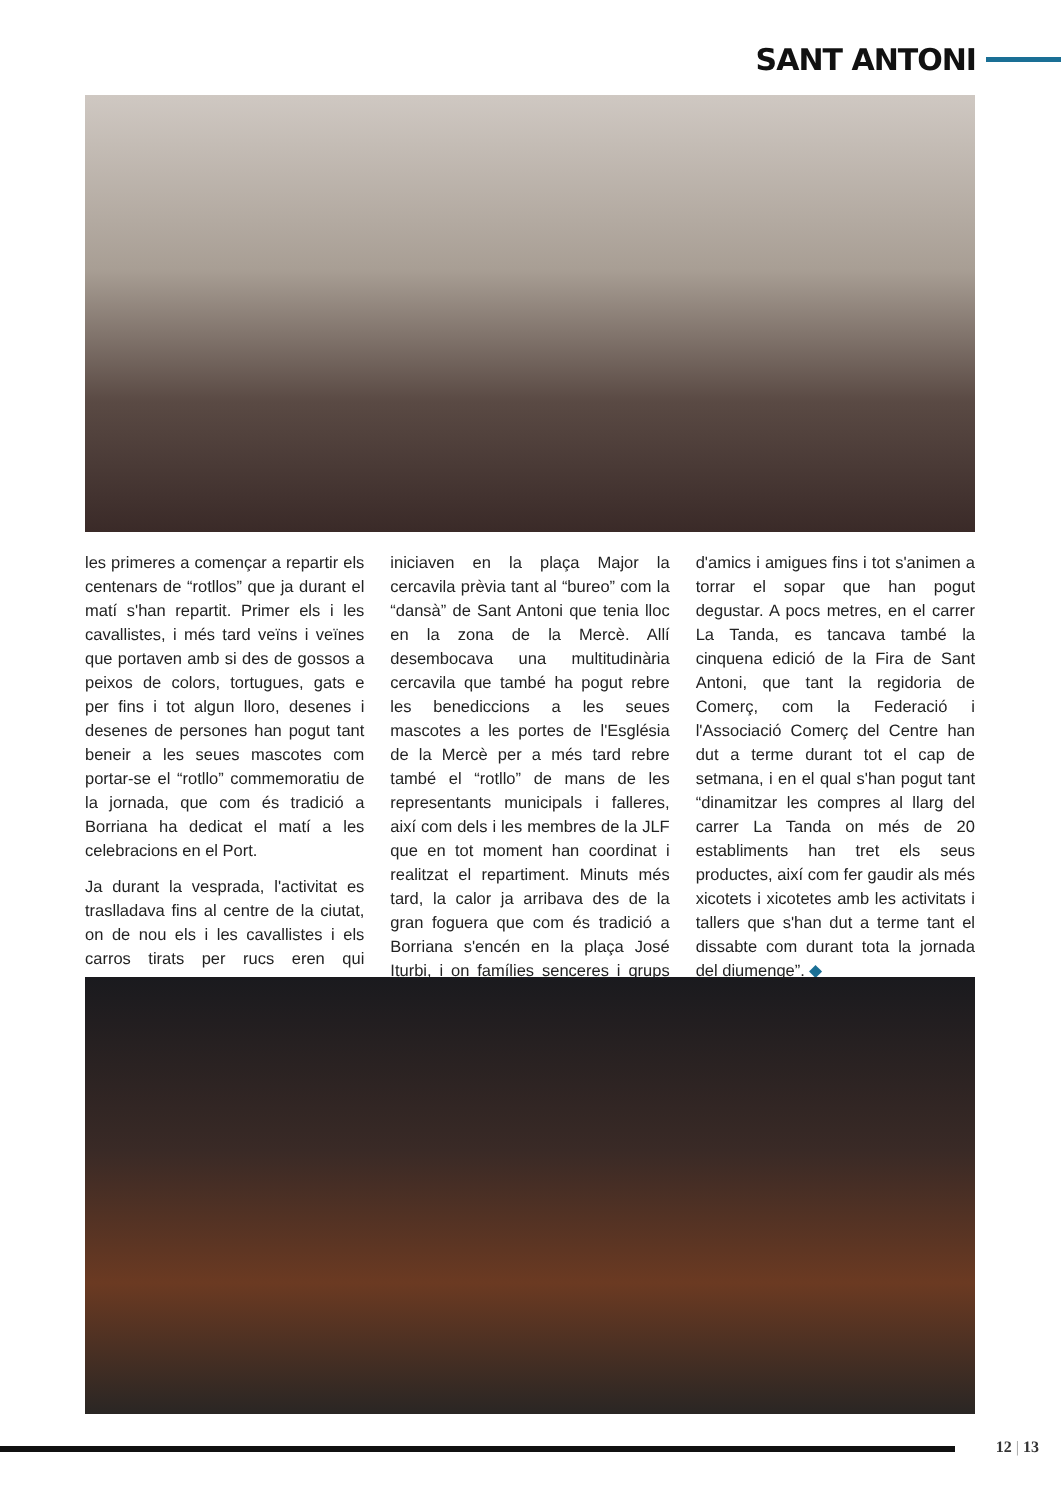SANT ANTONI
les primeres a començar a repartir els centenars de “rotllos” que ja durant el matí s'han repartit. Primer els i les cavallistes, i més tard veïns i veïnes que portaven amb si des de gossos a peixos de colors, tortugues, gats e per fins i tot algun lloro, desenes i desenes de persones han pogut tant beneir a les seues mascotes com portar-se el “rotllo” commemoratiu de la jornada, que com és tradició a Borriana ha dedicat el matí a les celebracions en el Port.
Ja durant la vesprada, l'activitat es traslladava fins al centre de la ciutat, on de nou els i les cavallistes i els carros tirats per rucs eren qui iniciaven en la plaça Major la cercavila prèvia tant al “bureo” com la “dansà” de Sant Antoni que tenia lloc en la zona de la Mercè. Allí desembocava una multitudinària cercavila que també ha pogut rebre les benediccions a les seues mascotes a les portes de l'Església de la Mercè per a més tard rebre també el “rotllo” de mans de les representants municipals i falleres, així com dels i les membres de la JLF que en tot moment han coordinat i realitzat el repartiment. Minuts més tard, la calor ja arribava des de la gran foguera que com és tradició a Borriana s'encén en la plaça José Iturbi, i on famílies senceres i grups d'amics i amigues fins i tot s'animen a torrar el sopar que han pogut degustar. A pocs metres, en el carrer La Tanda, es tancava també la cinquena edició de la Fira de Sant Antoni, que tant la regidoria de Comerç, com la Federació i l'Associació Comerç del Centre han dut a terme durant tot el cap de setmana, i en el qual s'han pogut tant “dinamitzar les compres al llarg del carrer La Tanda on més de 20 establiments han tret els seus productes, així com fer gaudir als més xicotets i xicotetes amb les activitats i tallers que s'han dut a terme tant el dissabte com durant tota la jornada del diumenge”. ◆
12 | 13